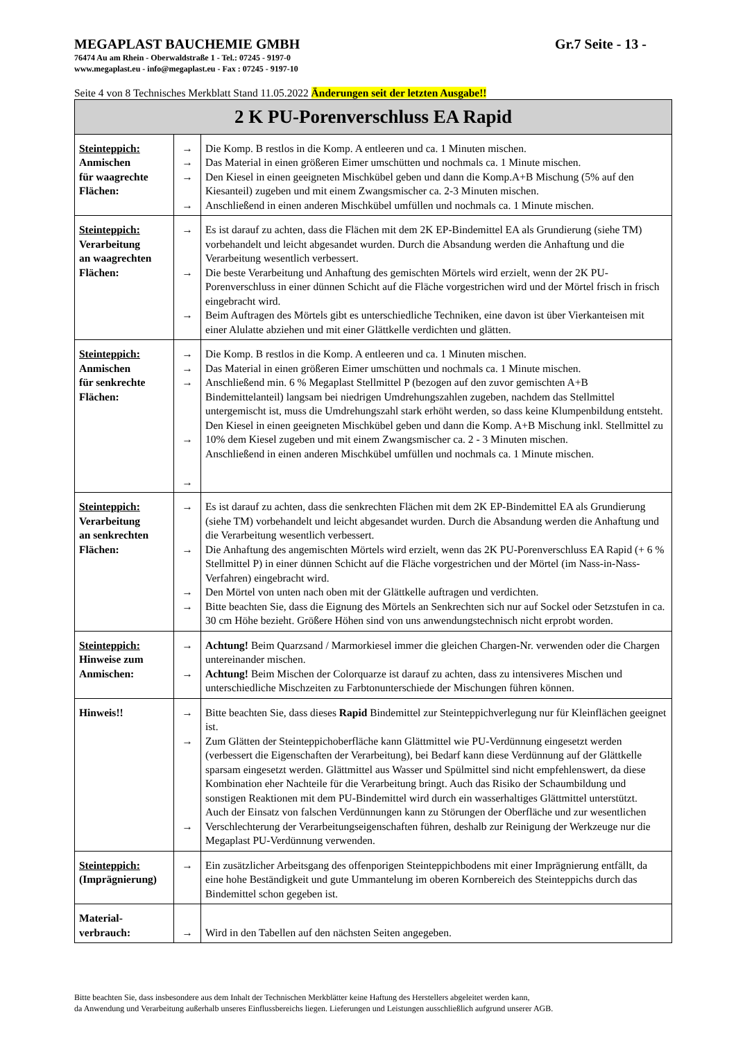MEGAPLAST BAUCHEMIE GMBH Gr.7 Seite - 13 -
76474 Au am Rhein - Oberwaldstraße 1 - Tel.: 07245 - 9197-0
www.megaplast.eu - info@megaplast.eu - Fax : 07245 - 9197-10
Seite 4 von 8 Technisches Merkblatt Stand 11.05.2022 Änderungen seit der letzten Ausgabe!!
| 2 K PU-Porenverschluss EA Rapid | | |
| Steinteppich: Anmischen für waagrechte Flächen: | → → → → | Die Komp. B restlos in die Komp. A entleeren und ca. 1 Minuten mischen. Das Material in einen größeren Eimer umschütten und nochmals ca. 1 Minute mischen. Den Kiesel in einen geeigneten Mischkübel geben und dann die Komp.A+B Mischung (5% auf den Kiesanteil) zugeben und mit einem Zwangsmischer ca. 2-3 Minuten mischen. Anschließend in einen anderen Mischkübel umfüllen und nochmals ca. 1 Minute mischen. |
| Steinteppich: Verarbeitung an waagrechten Flächen: | → → → | Es ist darauf zu achten, dass die Flächen mit dem 2K EP-Bindemittel EA als Grundierung (siehe TM) vorbehandelt und leicht abgesandet wurden. Durch die Absandung werden die Anhaftung und die Verarbeitung wesentlich verbessert. Die beste Verarbeitung und Anhaftung des gemischten Mörtels wird erzielt, wenn der 2K PU-Porenverschluss in einer dünnen Schicht auf die Fläche vorgestrichen wird und der Mörtel frisch in frisch eingebracht wird. Beim Auftragen des Mörtels gibt es unterschiedliche Techniken, eine davon ist über Vierkanteisen mit einer Alulatte abziehen und mit einer Glättkelle verdichten und glätten. |
| Steinteppich: Anmischen für senkrechte Flächen: | → → → → → | Die Komp. B restlos in die Komp. A entleeren und ca. 1 Minuten mischen. Das Material in einen größeren Eimer umschütten und nochmals ca. 1 Minute mischen. Anschließend min. 6 % Megaplast Stellmittel P (bezogen auf den zuvor gemischten A+B Bindemittelanteil) langsam bei niedrigen Umdrehungszahlen zugeben, nachdem das Stellmittel untergemischt ist, muss die Umdrehungszahl stark erhöht werden, so dass keine Klumpenbildung entsteht. Den Kiesel in einen geeigneten Mischkübel geben und dann die Komp. A+B Mischung inkl. Stellmittel zu 10% dem Kiesel zugeben und mit einem Zwangsmischer ca. 2 - 3 Minuten mischen. Anschließend in einen anderen Mischkübel umfüllen und nochmals ca. 1 Minute mischen. |
| Steinteppich: Verarbeitung an senkrechten Flächen: | → → → → | Es ist darauf zu achten, dass die senkrechten Flächen mit dem 2K EP-Bindemittel EA als Grundierung (siehe TM) vorbehandelt und leicht abgesandet wurden. Durch die Absandung werden die Anhaftung und die Verarbeitung wesentlich verbessert. Die Anhaftung des angemischten Mörtels wird erzielt, wenn das 2K PU-Porenverschluss EA Rapid (+ 6 % Stellmittel P) in einer dünnen Schicht auf die Fläche vorgestrichen und der Mörtel (im Nass-in-Nass-Verfahren) eingebracht wird. Den Mörtel von unten nach oben mit der Glättkelle auftragen und verdichten. Bitte beachten Sie, dass die Eignung des Mörtels an Senkrechten sich nur auf Sockel oder Setzstufen in ca. 30 cm Höhe bezieht. Größere Höhen sind von uns anwendungstechnisch nicht erprobt worden. |
| Steinteppich: Hinweise zum Anmischen: | → → | Achtung! Beim Quarzsand / Marmorkiesel immer die gleichen Chargen-Nr. verwenden oder die Chargen untereinander mischen. Achtung! Beim Mischen der Colorquarze ist darauf zu achten, dass zu intensiveres Mischen und unterschiedliche Mischzeiten zu Farbtonunterschiede der Mischungen führen können. |
| Hinweis!! | → → → | Bitte beachten Sie, dass dieses Rapid Bindemittel zur Steinteppichverlegung nur für Kleinflächen geeignet ist. Zum Glätten der Steinteppichoberfläche kann Glättmittel wie PU-Verdünnung eingesetzt werden (verbessert die Eigenschaften der Verarbeitung), bei Bedarf kann diese Verdünnung auf der Glättkelle sparsam eingesetzt werden. Glättmittel aus Wasser und Spülmittel sind nicht empfehlenswert, da diese Kombination eher Nachteile für die Verarbeitung bringt. Auch das Risiko der Schaumbildung und sonstigen Reaktionen mit dem PU-Bindemittel wird durch ein wasserhaltiges Glättmittel unterstützt. Auch der Einsatz von falschen Verdünnungen kann zu Störungen der Oberfläche und zur wesentlichen Verschlechterung der Verarbeitungseigenschaften führen, deshalb zur Reinigung der Werkzeuge nur die Megaplast PU-Verdünnung verwenden. |
| Steinteppich: (Imprägnierung) | → | Ein zusätzlicher Arbeitsgang des offenporigen Steinteppichbodens mit einer Imprägnierung entfällt, da eine hohe Beständigkeit und gute Ummantelung im oberen Kornbereich des Steinteppichs durch das Bindemittel schon gegeben ist. |
| Material- verbrauch: | → | Wird in den Tabellen auf den nächsten Seiten angegeben. |
Bitte beachten Sie, dass insbesondere aus dem Inhalt der Technischen Merkblätter keine Haftung des Herstellers abgeleitet werden kann,
da Anwendung und Verarbeitung außerhalb unseres Einflussbereichs liegen. Lieferungen und Leistungen ausschließlich aufgrund unserer AGB.